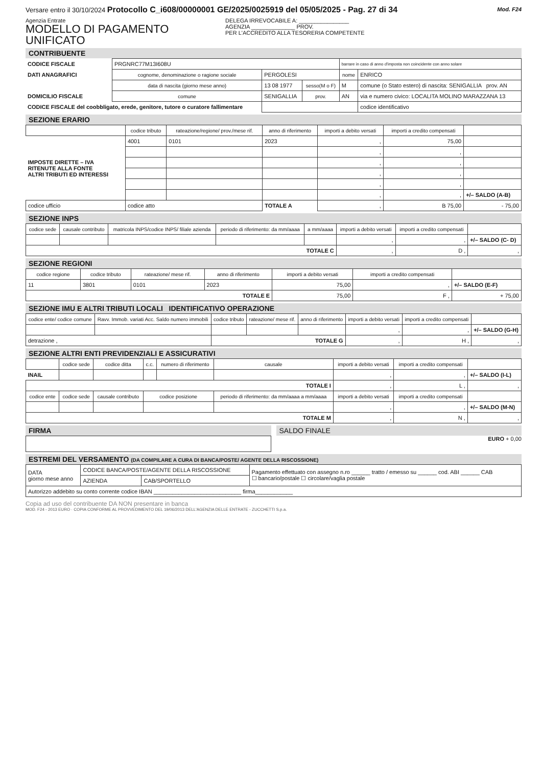Versare entro il 30/10/2024 Protocollo C_i608/00000001 GE/2025/0025919 del 05/05/2025 - Pag. 27 di 34 Mod. F24
Agenzia Entrate
MODELLO DI PAGAMENTO
UNIFICATO
DELEGA IRREVOCABILE A: ________________
AGENZIA ______________ PROV.
PER L'ACCREDITO ALLA TESORERIA COMPETENTE
CONTRIBUENTE
| CODICE FISCALE | PRGNRC77M13I608U | | | barrare in caso di anno d'imposta non coincidente con anno solare | |
| DATI ANAGRAFICI | cognome, denominazione o ragione sociale | PERGOLESI | | nome | ENRICO |
| | data di nascita (giorno mese anno) | 13 08 1977 | sesso(M o F) | M | comune (o Stato estero) di nascita: SENIGALLIA prov. AN |
| DOMICILIO FISCALE | comune | SENIGALLIA | prov. | AN | via e numero civico: LOCALITA MOLINO MARAZZANA 13 |
| CODICE FISCALE del coobbligato, erede, genitore, tutore o curatore fallimentare | | | | | codice identificativo |
SEZIONE ERARIO
| | codice tributo | rateazione/regione/ prov./mese rif. | anno di riferimento | importi a debito versati | importi a credito compensati | |
| --- | --- | --- | --- | --- | --- | --- |
| IMPOSTE DIRETTE – IVA RITENUTE ALLA FONTE ALTRI TRIBUTI ED INTERESSI | 4001 | 0101 | 2023 | , | 75,00 | |
| | | | | , | , | |
| | | | | , | , | |
| | | | | , | , | |
| | | | | , | , | |
| | | | | , | , | +/– SALDO (A-B) |
| codice ufficio | codice atto | | TOTALE A | , | B 75,00 | - 75,00 |
SEZIONE INPS
| codice sede | causale contributo | matricola INPS/codice INPS/ filiale azienda | periodo di riferimento: da mm/aaaa | a mm/aaaa | importi a debito versati | importi a credito compensati | |
| --- | --- | --- | --- | --- | --- | --- | --- |
| | | | | | , | , | +/– SALDO (C- D) |
| TOTALE C | | | | | , | D , | , |
SEZIONE REGIONI
| codice regione | codice tributo | rateazione/ mese rif. | anno di riferimento | importi a debito versati | importi a credito compensati | |
| --- | --- | --- | --- | --- | --- | --- |
| 11 | 3801 | 0101 | 2023 | 75,00 | , | +/– SALDO (E-F) |
| TOTALE E | | | | 75,00 | F , | + 75,00 |
SEZIONE IMU E ALTRI TRIBUTI LOCALI IDENTIFICATIVO OPERAZIONE
| codice ente/ codice comune | Ravv. Immob. variati Acc. Saldo numero immobili | codice tributo | rateazione/ mese rif. | anno di riferimento | importi a debito versati | importi a credito compensati | |
| --- | --- | --- | --- | --- | --- | --- | --- |
| | | | | | , | , | +/– SALDO (G-H) |
| detrazione , | | TOTALE G | | | , | H , | , |
SEZIONE ALTRI ENTI PREVIDENZIALI E ASSICURATIVI
| | codice sede | codice ditta | c.c. | numero di riferimento | causale | importi a debito versati | importi a credito compensati | |
| --- | --- | --- | --- | --- | --- | --- | --- | --- |
| INAIL | | | | | | , | , | +/– SALDO (I-L) |
| TOTALE I | | | | | | , | L , | , |
| codice ente | codice sede | causale contributo | codice posizione | | periodo di riferimento: da mm/aaaa a mm/aaaa | importi a debito versati | importi a credito compensati | |
| | | | | | | , | , | +/– SALDO (M-N) |
| TOTALE M | | | | | | , | N , | , |
FIRMA SALDO FINALE
EURO + 0,00
ESTREMI DEL VERSAMENTO (DA COMPILARE A CURA DI BANCA/POSTE/ AGENTE DELLA RISCOSSIONE)
| DATA giorno mese anno | CODICE BANCA/POSTE/AGENTE DELLA RISCOSSIONE | | Pagamento effettuato con assegno n.ro ______ tratto / emesso su ______ cod. ABI ______ CAB ☐ bancario/postale ☐ circolare/vaglia postale |
| | AZIENDA | CAB/SPORTELLO | |
| Autorizzo addebito su conto corrente codice IBAN ____________________________ firma____________ | | | |
Copia ad uso del contribuente DA NON presentare in banca
MOD. F24 - 2013 EURO · COPIA CONFORME AL PROVVEDIMENTO DEL 19/06/2013 DELL'AGENZIA DELLE ENTRATE - ZUCCHETTI S.p.a.